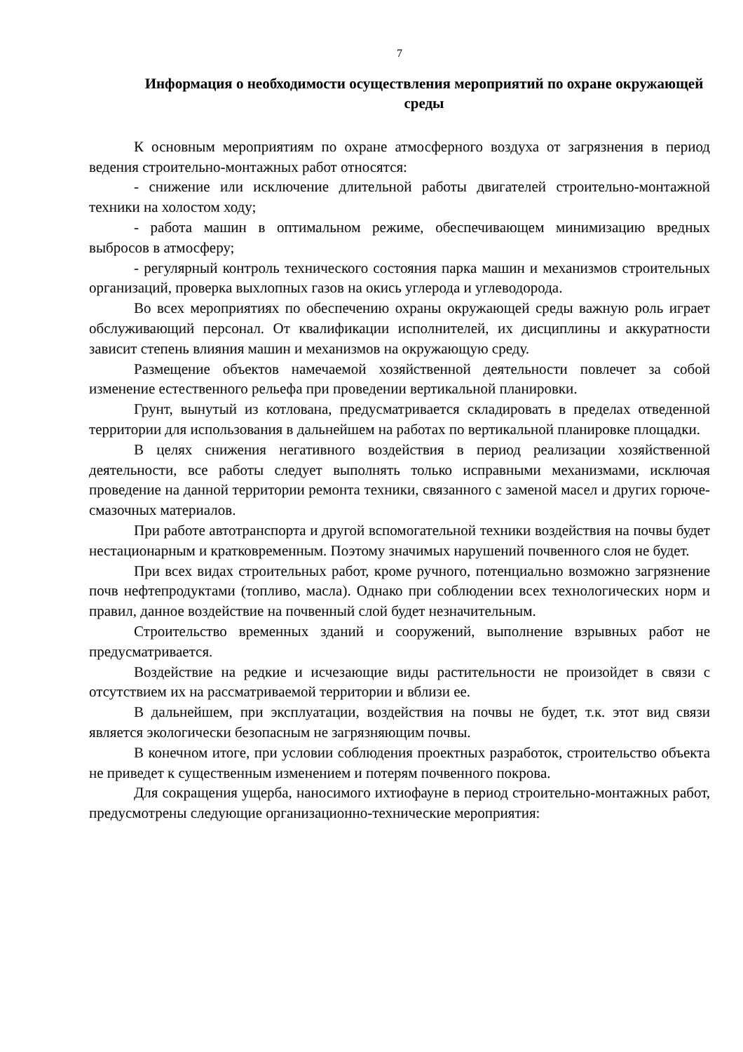7
Информация о необходимости осуществления мероприятий по охране окружающей среды
К основным мероприятиям по охране атмосферного воздуха от загрязнения в период ведения строительно-монтажных работ относятся:
- снижение или исключение длительной работы двигателей строительно-монтажной техники на холостом ходу;
- работа машин в оптимальном режиме, обеспечивающем минимизацию вредных выбросов в атмосферу;
- регулярный контроль технического состояния парка машин и механизмов строительных организаций, проверка выхлопных газов на окись углерода и углеводорода.
Во всех мероприятиях по обеспечению охраны окружающей среды важную роль играет обслуживающий персонал. От квалификации исполнителей, их дисциплины и аккуратности зависит степень влияния машин и механизмов на окружающую среду.
Размещение объектов намечаемой хозяйственной деятельности повлечет за собой изменение естественного рельефа при проведении вертикальной планировки.
Грунт, вынутый из котлована, предусматривается складировать в пределах отведенной территории для использования в дальнейшем на работах по вертикальной планировке площадки.
В целях снижения негативного воздействия в период реализации хозяйственной деятельности, все работы следует выполнять только исправными механизмами, исключая проведение на данной территории ремонта техники, связанного с заменой масел и других горюче-смазочных материалов.
При работе автотранспорта и другой вспомогательной техники воздействия на почвы будет нестационарным и кратковременным. Поэтому значимых нарушений почвенного слоя не будет.
При всех видах строительных работ, кроме ручного, потенциально возможно загрязнение почв нефтепродуктами (топливо, масла). Однако при соблюдении всех технологических норм и правил, данное воздействие на почвенный слой будет незначительным.
Строительство временных зданий и сооружений, выполнение взрывных работ не предусматривается.
Воздействие на редкие и исчезающие виды растительности не произойдет в связи с отсутствием их на рассматриваемой территории и вблизи ее.
В дальнейшем, при эксплуатации, воздействия на почвы не будет, т.к. этот вид связи является экологически безопасным не загрязняющим почвы.
В конечном итоге, при условии соблюдения проектных разработок, строительство объекта не приведет к существенным изменением и потерям почвенного покрова.
Для сокращения ущерба, наносимого ихтиофауне в период строительно-монтажных работ, предусмотрены следующие организационно-технические мероприятия: